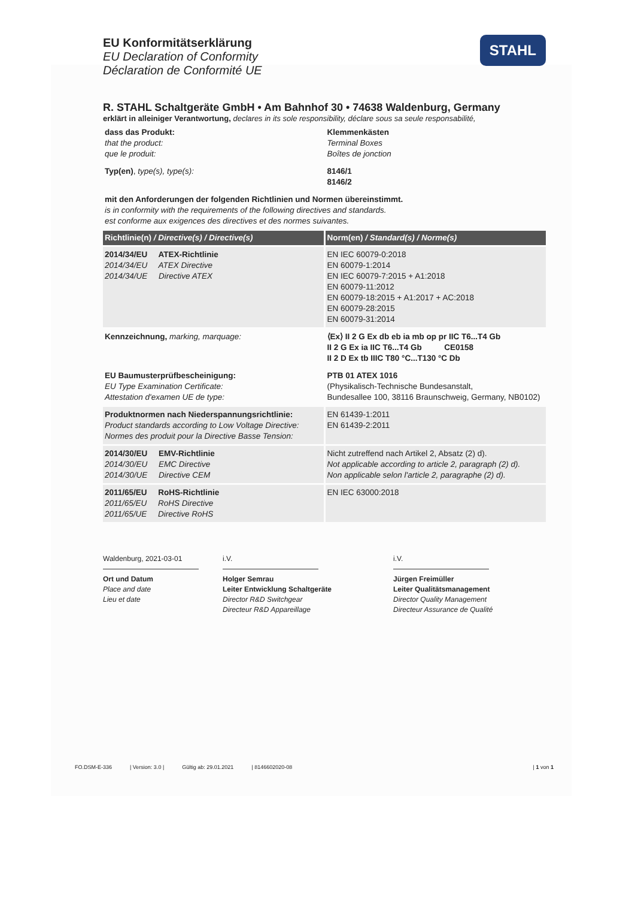STAHL
EU Konformitätserklärung
EU Declaration of Conformity
Déclaration de Conformité UE
R. STAHL Schaltgeräte GmbH • Am Bahnhof 30 • 74638 Waldenburg, Germany
erklärt in alleiniger Verantwortung, declares in its sole responsibility, déclare sous sa seule responsabilité,
| dass das Produkt: that the product: que le produit: | Klemmenkästen Terminal Boxes Boîtes de jonction |
| Typ(en) , type(s), type(s): | 8146/1 8146/2 |
| mit den Anforderungen der folgenden Richtlinien und Normen übereinstimmt. is in conformity with the requirements of the following directives and standards. est conforme aux exigences des directives et des normes suivantes. | |
| Richtlinie(n) / Directive(s) / Directive(s) | Norm(en) / Standard(s) / Norme(s) |
| 2014/34/EU ATEX-Richtlinie 2014/34/EU ATEX Directive 2014/34/UE Directive ATEX | EN IEC 60079-0:2018 EN 60079-1:2014 EN IEC 60079-7:2015 + A1:2018 EN 60079-11:2012 EN 60079-18:2015 + A1:2017 + AC:2018 EN 60079-28:2015 EN 60079-31:2014 |
| Kennzeichnung, marking, marquage: | ⟨Ex⟩ II 2 G Ex db eb ia mb op pr IIC T6...T4 Gb II 2 G Ex ia IIC T6...T4 Gb CE0158 II 2 D Ex tb IIIC T80 °C...T130 °C Db |
| EU Baumusterprüfbescheinigung: EU Type Examination Certificate: Attestation d'examen UE de type: | PTB 01 ATEX 1016 (Physikalisch-Technische Bundesanstalt, Bundesallee 100, 38116 Braunschweig, Germany, NB0102) |
| Produktnormen nach Niederspannungsrichtlinie: Product standards according to Low Voltage Directive: Normes des produit pour la Directive Basse Tension: | EN 61439-1:2011 EN 61439-2:2011 |
| 2014/30/EU EMV-Richtlinie 2014/30/EU EMC Directive 2014/30/UE Directive CEM | Nicht zutreffend nach Artikel 2, Absatz (2) d). Not applicable according to article 2, paragraph (2) d). Non applicable selon l'article 2, paragraphe (2) d). |
| 2011/65/EU RoHS-Richtlinie 2011/65/EU RoHS Directive 2011/65/UE Directive RoHS | EN IEC 63000:2018 |
Waldenburg, 2021-03-01
Ort und Datum
Place and date
Lieu et date
i.V.
Holger Semrau
Leiter Entwicklung Schaltgeräte
Director R&D Switchgear
Directeur R&D Appareillage
i.V.
Jürgen Freimüller
Leiter Qualitätsmanagement
Director Quality Management
Directeur Assurance de Qualité
FO.DSM-E-336 | Version: 3.0 | Gültig ab: 29.01.2021 | 8146602020-08 | 1 von 1